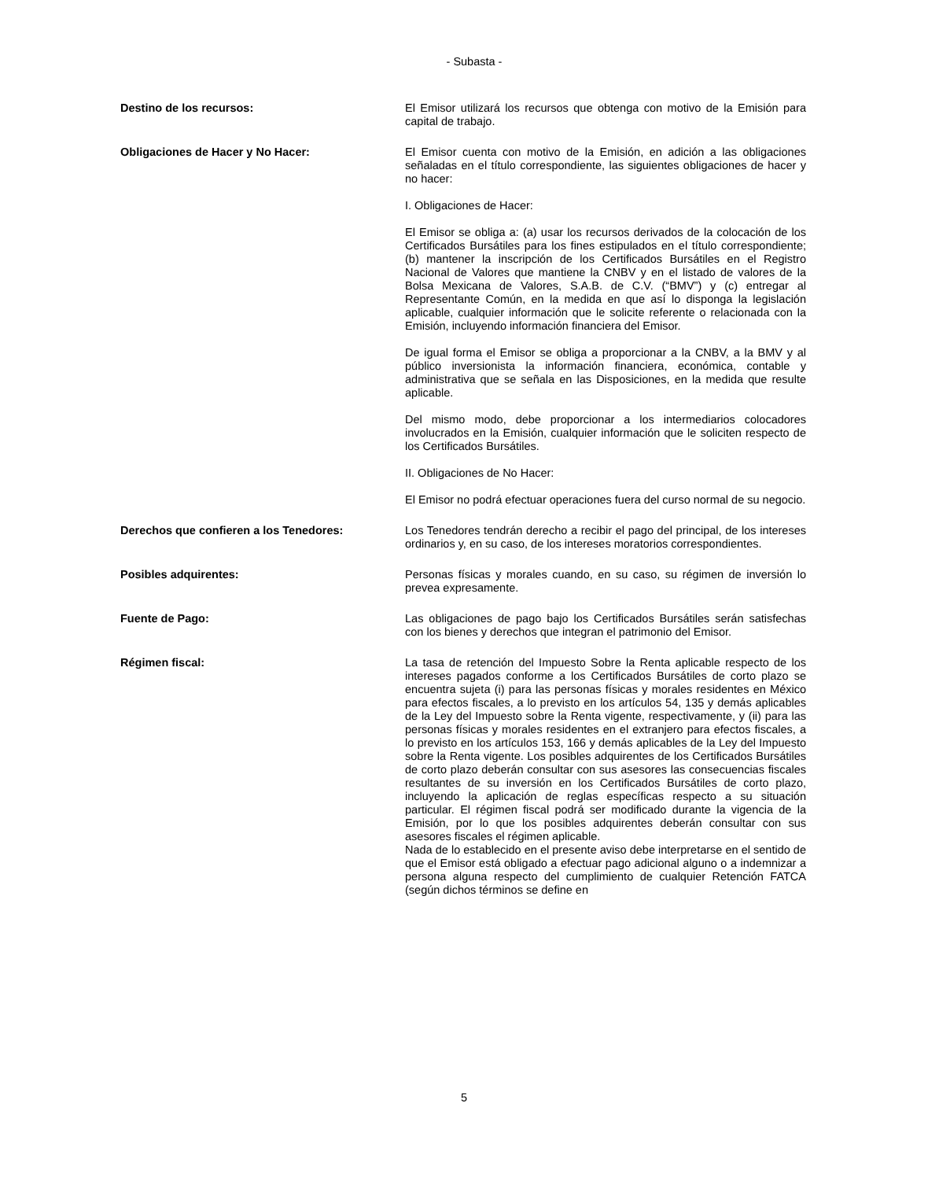- Subasta -
Destino de los recursos: El Emisor utilizará los recursos que obtenga con motivo de la Emisión para capital de trabajo.
Obligaciones de Hacer y No Hacer: El Emisor cuenta con motivo de la Emisión, en adición a las obligaciones señaladas en el título correspondiente, las siguientes obligaciones de hacer y no hacer:
I. Obligaciones de Hacer:
El Emisor se obliga a: (a) usar los recursos derivados de la colocación de los Certificados Bursátiles para los fines estipulados en el título correspondiente; (b) mantener la inscripción de los Certificados Bursátiles en el Registro Nacional de Valores que mantiene la CNBV y en el listado de valores de la Bolsa Mexicana de Valores, S.A.B. de C.V. (“BMV”) y (c) entregar al Representante Común, en la medida en que así lo disponga la legislación aplicable, cualquier información que le solicite referente o relacionada con la Emisión, incluyendo información financiera del Emisor.
De igual forma el Emisor se obliga a proporcionar a la CNBV, a la BMV y al público inversionista la información financiera, económica, contable y administrativa que se señala en las Disposiciones, en la medida que resulte aplicable.
Del mismo modo, debe proporcionar a los intermediarios colocadores involucrados en la Emisión, cualquier información que le soliciten respecto de los Certificados Bursátiles.
II. Obligaciones de No Hacer:
El Emisor no podrá efectuar operaciones fuera del curso normal de su negocio.
Derechos que confieren a los Tenedores: Los Tenedores tendrán derecho a recibir el pago del principal, de los intereses ordinarios y, en su caso, de los intereses moratorios correspondientes.
Posibles adquirentes: Personas físicas y morales cuando, en su caso, su régimen de inversión lo prevea expresamente.
Fuente de Pago: Las obligaciones de pago bajo los Certificados Bursátiles serán satisfechas con los bienes y derechos que integran el patrimonio del Emisor.
Régimen fiscal: La tasa de retención del Impuesto Sobre la Renta aplicable respecto de los intereses pagados conforme a los Certificados Bursátiles de corto plazo se encuentra sujeta (i) para las personas físicas y morales residentes en México para efectos fiscales, a lo previsto en los artículos 54, 135 y demás aplicables de la Ley del Impuesto sobre la Renta vigente, respectivamente, y (ii) para las personas físicas y morales residentes en el extranjero para efectos fiscales, a lo previsto en los artículos 153, 166 y demás aplicables de la Ley del Impuesto sobre la Renta vigente. Los posibles adquirentes de los Certificados Bursátiles de corto plazo deberán consultar con sus asesores las consecuencias fiscales resultantes de su inversión en los Certificados Bursátiles de corto plazo, incluyendo la aplicación de reglas específicas respecto a su situación particular. El régimen fiscal podrá ser modificado durante la vigencia de la Emisión, por lo que los posibles adquirentes deberán consultar con sus asesores fiscales el régimen aplicable.
Nada de lo establecido en el presente aviso debe interpretarse en el sentido de que el Emisor está obligado a efectuar pago adicional alguno o a indemnizar a persona alguna respecto del cumplimiento de cualquier Retención FATCA (según dichos términos se define en
5